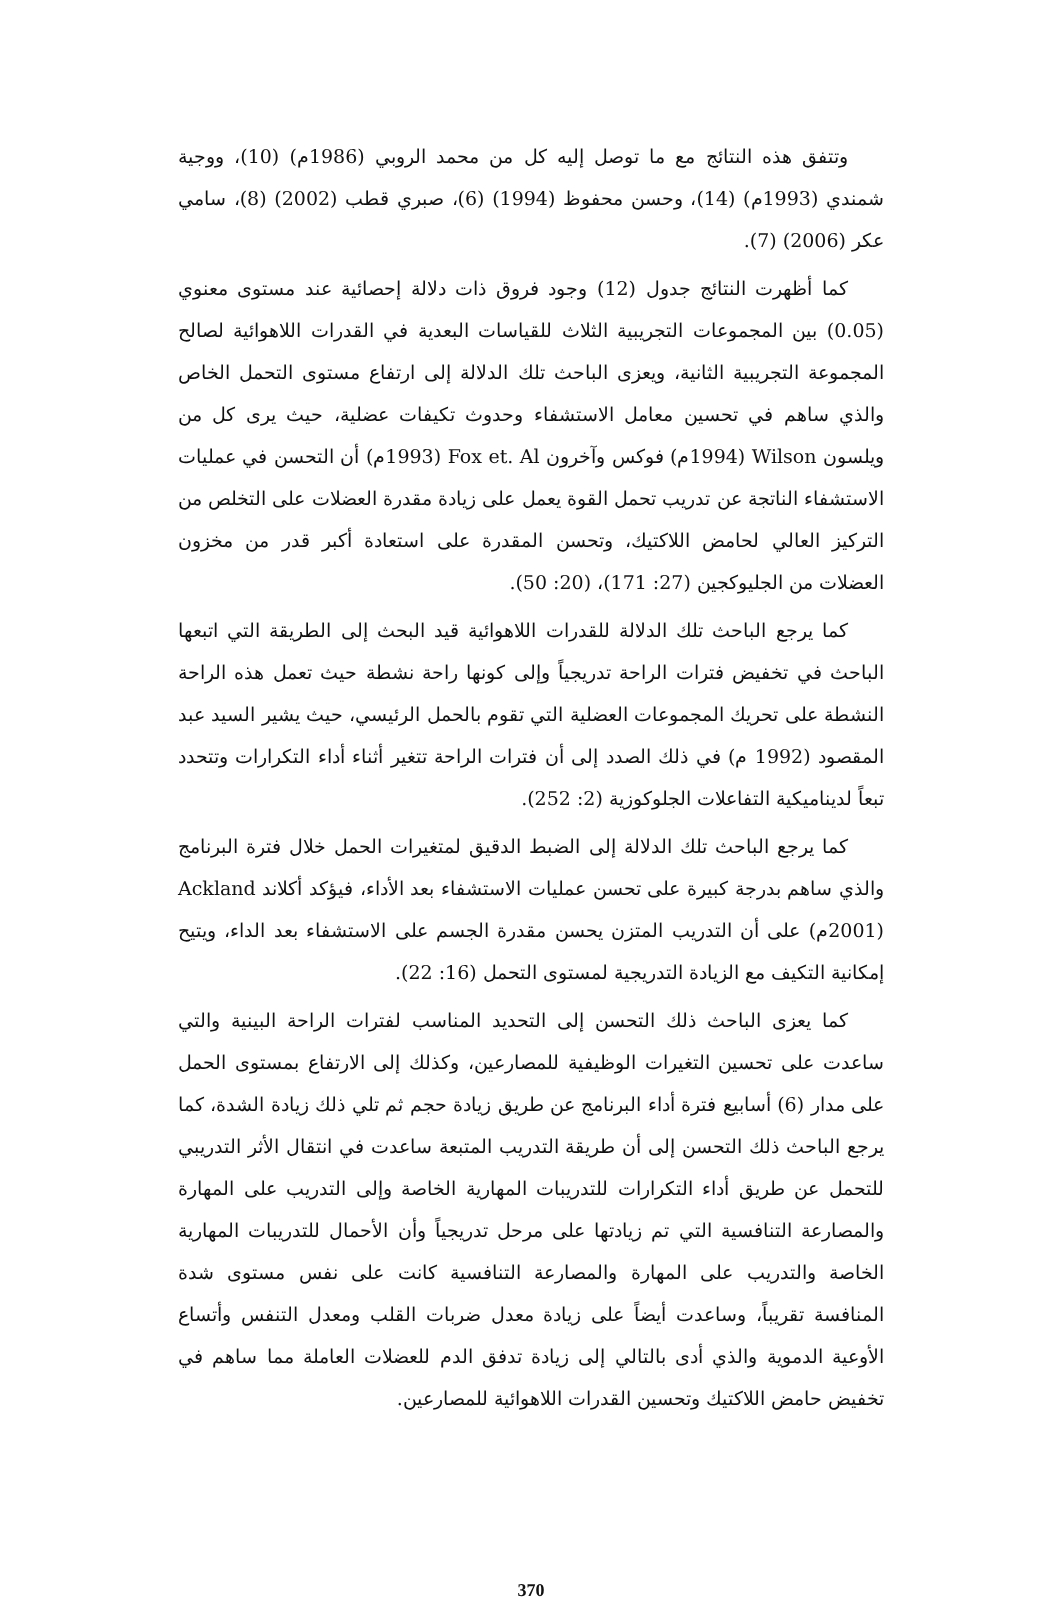وتتفق هذه النتائج مع ما توصل إليه كل من محمد الروبي (1986م) (10)، ووجية شمندي (1993م) (14)، وحسن محفوظ (1994) (6)، صبري قطب (2002) (8)، سامي عكر (2006) (7).
كما أظهرت النتائج جدول (12) وجود فروق ذات دلالة إحصائية عند مستوى معنوي (0.05) بين المجموعات التجريبية الثلاث للقياسات البعدية في القدرات اللاهوائية لصالح المجموعة التجريبية الثانية، ويعزى الباحث تلك الدلالة إلى ارتفاع مستوى التحمل الخاص والذي ساهم في تحسين معامل الاستشفاء وحدوث تكيفات عضلية، حيث يرى كل من ويلسون Wilson (1994م) فوكس وآخرون Fox et. Al (1993م) أن التحسن في عمليات الاستشفاء الناتجة عن تدريب تحمل القوة يعمل على زيادة مقدرة العضلات على التخلص من التركيز العالي لحامض اللاكتيك، وتحسن المقدرة على استعادة أكبر قدر من مخزون العضلات من الجليوكجين (27: 171)، (20: 50).
كما يرجع الباحث تلك الدلالة للقدرات اللاهوائية قيد البحث إلى الطريقة التي اتبعها الباحث في تخفيض فترات الراحة تدريجياً وإلى كونها راحة نشطة حيث تعمل هذه الراحة النشطة على تحريك المجموعات العضلية التي تقوم بالحمل الرئيسي، حيث يشير السيد عبد المقصود (1992 م) في ذلك الصدد إلى أن فترات الراحة تتغير أثناء أداء التكرارات وتتحدد تبعاً لديناميكية التفاعلات الجلوكوزية (2: 252).
كما يرجع الباحث تلك الدلالة إلى الضبط الدقيق لمتغيرات الحمل خلال فترة البرنامج والذي ساهم بدرجة كبيرة على تحسن عمليات الاستشفاء بعد الأداء، فيؤكد أكلاند Ackland (2001م) على أن التدريب المتزن يحسن مقدرة الجسم على الاستشفاء بعد الداء، ويتيح إمكانية التكيف مع الزيادة التدريجية لمستوى التحمل (16: 22).
كما يعزى الباحث ذلك التحسن إلى التحديد المناسب لفترات الراحة البينية والتي ساعدت على تحسين التغيرات الوظيفية للمصارعين، وكذلك إلى الارتفاع بمستوى الحمل على مدار (6) أسابيع فترة أداء البرنامج عن طريق زيادة حجم ثم تلي ذلك زيادة الشدة، كما يرجع الباحث ذلك التحسن إلى أن طريقة التدريب المتبعة ساعدت في انتقال الأثر التدريبي للتحمل عن طريق أداء التكرارات للتدريبات المهارية الخاصة وإلى التدريب على المهارة والمصارعة التنافسية التي تم زيادتها على مرحل تدريجياً وأن الأحمال للتدريبات المهارية الخاصة والتدريب على المهارة والمصارعة التنافسية كانت على نفس مستوى شدة المنافسة تقريباً، وساعدت أيضاً على زيادة معدل ضربات القلب ومعدل التنفس وأتساع الأوعية الدموية والذي أدى بالتالي إلى زيادة تدفق الدم للعضلات العاملة مما ساهم في تخفيض حامض اللاكتيك وتحسين القدرات اللاهوائية للمصارعين.
370